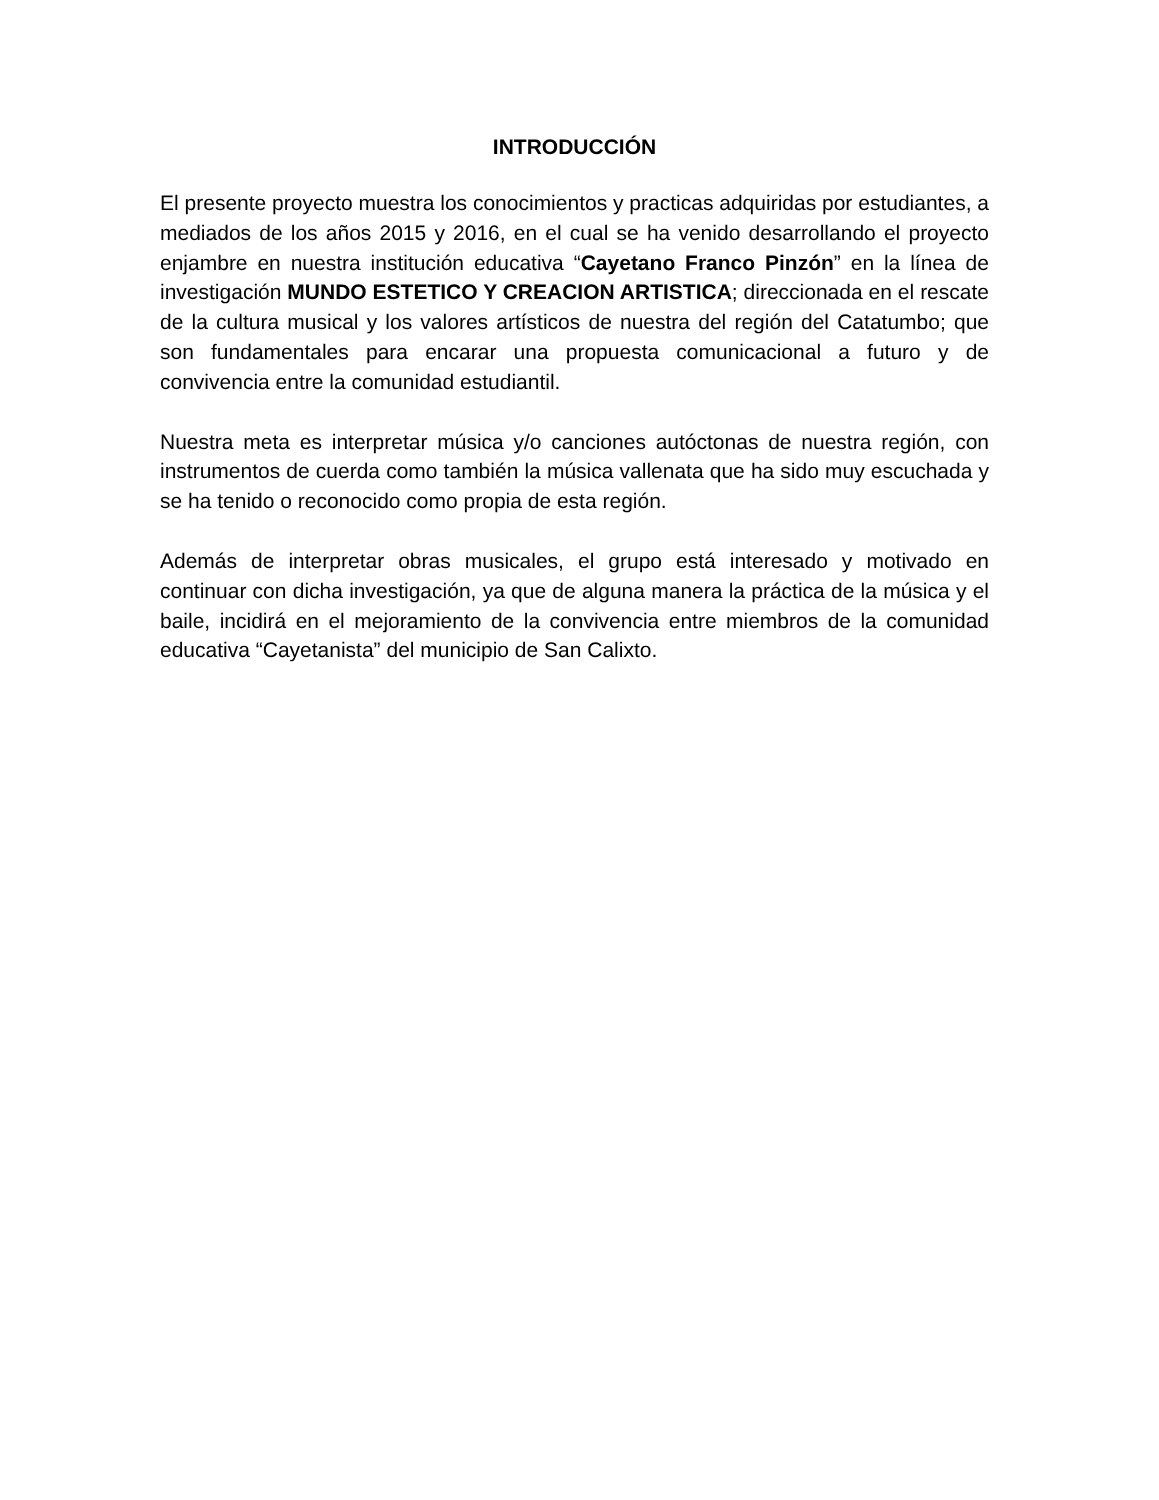INTRODUCCIÓN
El presente proyecto muestra los conocimientos y practicas adquiridas por estudiantes, a mediados de los años 2015 y 2016, en el cual se ha venido desarrollando el proyecto enjambre en nuestra institución educativa “Cayetano Franco Pinzón” en la línea de investigación MUNDO ESTETICO Y CREACION ARTISTICA; direccionada en el rescate de la cultura musical y los valores artísticos de nuestra del región del Catatumbo; que son fundamentales para encarar una propuesta comunicacional a futuro y de convivencia entre la comunidad estudiantil.
Nuestra meta es interpretar música y/o canciones autóctonas de nuestra región, con instrumentos de cuerda como también la música vallenata que ha sido muy escuchada y se ha tenido o reconocido como propia de esta región.
Además de interpretar obras musicales, el grupo está interesado y motivado en continuar con dicha investigación, ya que de alguna manera la práctica de la música y el baile, incidirá en el mejoramiento de la convivencia entre miembros de la comunidad educativa “Cayetanista” del municipio de San Calixto.